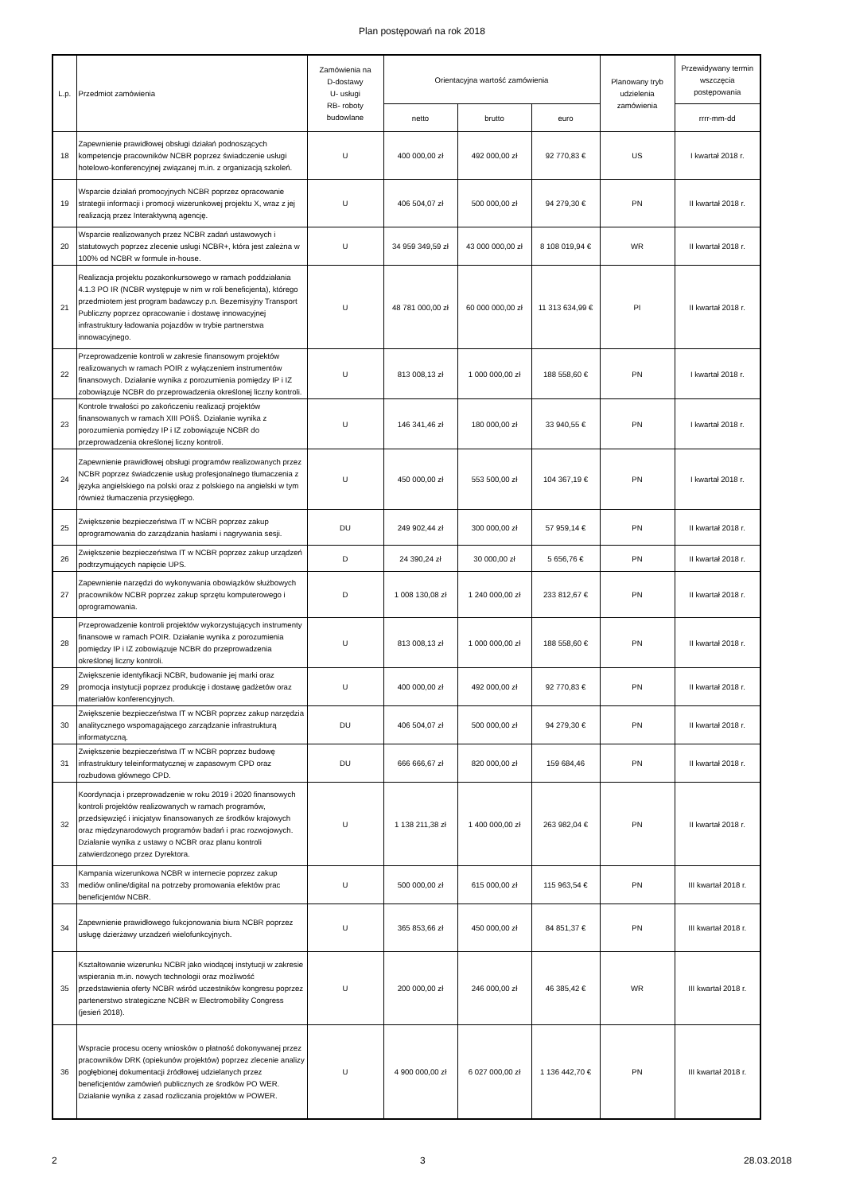Plan postępowań na rok 2018
| L.p. | Przedmiot zamówienia | Zamówienia na D-dostawy U- usługi RB- roboty budowlane | Orientacyjna wartość zamówienia | | | Planowany tryb udzielenia zamówienia | Przewidywany termin wszczęcia postępowania |
| --- | --- | --- | --- | --- | --- | --- | --- |
| | | | netto | brutto | euro | | rrrr-mm-dd |
| 18 | Zapewnienie prawidłowej obsługi działań podnoszących kompetencje pracowników NCBR poprzez świadczenie usługi hotelowo-konferencyjnej związanej m.in. z organizacją szkoleń. | U | 400 000,00 zł | 492 000,00 zł | 92 770,83 € | US | I kwartał 2018 r. |
| 19 | Wsparcie działań promocyjnych NCBR poprzez opracowanie strategii informacji i promocji wizerunkowej projektu X, wraz z jej realizacją przez Interaktywną agencję. | U | 406 504,07 zł | 500 000,00 zł | 94 279,30 € | PN | II kwartał 2018 r. |
| 20 | Wsparcie realizowanych przez NCBR zadań ustawowych i statutowych poprzez zlecenie usługi NCBR+, która jest zależna w 100% od NCBR w formule in-house. | U | 34 959 349,59 zł | 43 000 000,00 zł | 8 108 019,94 € | WR | II kwartał 2018 r. |
| 21 | Realizacja projektu pozakonkursowego w ramach poddziałania 4.1.3 PO IR (NCBR występuje w nim w roli beneficjenta), którego przedmiotem jest program badawczy p.n. Bezemisyjny Transport Publiczny poprzez opracowanie i dostawę innowacyjnej infrastruktury ładowania pojazdów w trybie partnerstwa innowacyjnego. | U | 48 781 000,00 zł | 60 000 000,00 zł | 11 313 634,99 € | PI | II kwartał 2018 r. |
| 22 | Przeprowadzenie kontroli w zakresie finansowym projektów realizowanych w ramach POIR z wyłączeniem instrumentów finansowych. Działanie wynika z porozumienia pomiędzy IP i IZ zobowiązuje NCBR do przeprowadzenia określonej liczny kontroli. | U | 813 008,13 zł | 1 000 000,00 zł | 188 558,60 € | PN | I kwartał 2018 r. |
| 23 | Kontrole trwałości po zakończeniu realizacji projektów finansowanych w ramach XIII POIiŚ. Działanie wynika z porozumienia pomiędzy IP i IZ zobowiązuje NCBR do przeprowadzenia określonej liczny kontroli. | U | 146 341,46 zł | 180 000,00 zł | 33 940,55 € | PN | I kwartał 2018 r. |
| 24 | Zapewnienie prawidłowej obsługi programów realizowanych przez NCBR poprzez świadczenie usług profesjonalnego tłumaczenia z języka angielskiego na polski oraz z polskiego na angielski w tym również tłumaczenia przysięgłego. | U | 450 000,00 zł | 553 500,00 zł | 104 367,19 € | PN | I kwartał 2018 r. |
| 25 | Zwiększenie bezpieczeństwa IT w NCBR poprzez zakup oprogramowania do zarządzania hasłami i nagrywania sesji. | DU | 249 902,44 zł | 300 000,00 zł | 57 959,14 € | PN | II kwartał 2018 r. |
| 26 | Zwiększenie bezpieczeństwa IT w NCBR poprzez zakup urządzeń podtrzymujących napięcie UPS. | D | 24 390,24 zł | 30 000,00 zł | 5 656,76 € | PN | II kwartał 2018 r. |
| 27 | Zapewnienie narzędzi do wykonywania obowiązków służbowych pracowników NCBR poprzez zakup sprzętu komputerowego i oprogramowania. | D | 1 008 130,08 zł | 1 240 000,00 zł | 233 812,67 € | PN | II kwartał 2018 r. |
| 28 | Przeprowadzenie kontroli projektów wykorzystujących instrumenty finansowe w ramach POIR. Działanie wynika z porozumienia pomiędzy IP i IZ zobowiązuje NCBR do przeprowadzenia określonej liczny kontroli. | U | 813 008,13 zł | 1 000 000,00 zł | 188 558,60 € | PN | II kwartał 2018 r. |
| 29 | Zwiększenie identyfikacji NCBR, budowanie jej marki oraz promocja instytucji poprzez produkcję i dostawę gadżetów oraz materiałów konferencyjnych. | U | 400 000,00 zł | 492 000,00 zł | 92 770,83 € | PN | II kwartał 2018 r. |
| 30 | Zwiększenie bezpieczeństwa IT w NCBR poprzez zakup narzędzia analitycznego wspomagającego zarządzanie infrastrukturą informatyczną. | DU | 406 504,07 zł | 500 000,00 zł | 94 279,30 € | PN | II kwartał 2018 r. |
| 31 | Zwiększenie bezpieczeństwa IT w NCBR poprzez budowę infrastruktury teleinformatycznej w zapasowym CPD oraz rozbudowa głównego CPD. | DU | 666 666,67 zł | 820 000,00 zł | 159 684,46 | PN | II kwartał 2018 r. |
| 32 | Koordynacja i przeprowadzenie w roku 2019 i 2020 finansowych kontroli projektów realizowanych w ramach programów, przedsięwzięć i inicjatyw finansowanych ze środków krajowych oraz międzynarodowych programów badań i prac rozwojowych. Działanie wynika z ustawy o NCBR oraz planu kontroli zatwierdzonego przez Dyrektora. | U | 1 138 211,38 zł | 1 400 000,00 zł | 263 982,04 € | PN | II kwartał 2018 r. |
| 33 | Kampania wizerunkowa NCBR w internecie poprzez zakup mediów online/digital na potrzeby promowania efektów prac beneficjentów NCBR. | U | 500 000,00 zł | 615 000,00 zł | 115 963,54 € | PN | III kwartał 2018 r. |
| 34 | Zapewnienie prawidłowego fukcjonowania biura NCBR poprzez usługę dzierżawy urzadzeń wielofunkcyjnych. | U | 365 853,66 zł | 450 000,00 zł | 84 851,37 € | PN | III kwartał 2018 r. |
| 35 | Kształtowanie wizerunku NCBR jako wiodącej instytucji w zakresie wspierania m.in. nowych technologii oraz możliwość przedstawienia oferty NCBR wśród uczestników kongresu poprzez partenerstwo strategiczne NCBR w Electromobility Congress (jesień 2018). | U | 200 000,00 zł | 246 000,00 zł | 46 385,42 € | WR | III kwartał 2018 r. |
| 36 | Wspracie procesu oceny wniosków o płatność dokonywanej przez pracowników DRK (opiekunów projektów) poprzez zlecenie analizy pogłębionej dokumentacji źródłowej udzielanych przez beneficjentów zamówień publicznych ze środków PO WER. Działanie wynika z zasad rozliczania projektów w POWER. | U | 4 900 000,00 zł | 6 027 000,00 zł | 1 136 442,70 € | PN | III kwartał 2018 r. |
2 3 28.03.2018